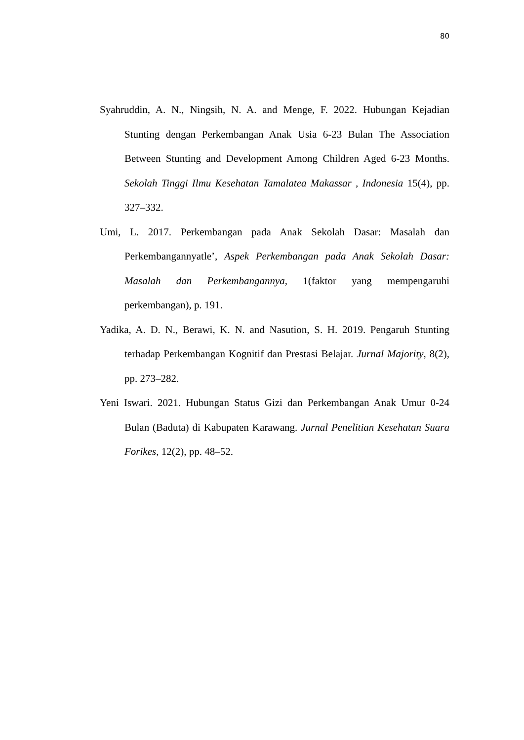80
Syahruddin, A. N., Ningsih, N. A. and Menge, F. 2022. Hubungan Kejadian Stunting dengan Perkembangan Anak Usia 6-23 Bulan The Association Between Stunting and Development Among Children Aged 6-23 Months. Sekolah Tinggi Ilmu Kesehatan Tamalatea Makassar , Indonesia 15(4), pp. 327–332.
Umi, L. 2017. Perkembangan pada Anak Sekolah Dasar: Masalah dan Perkembangannyatle’, Aspek Perkembangan pada Anak Sekolah Dasar: Masalah dan Perkembangannya, 1(faktor yang mempengaruhi perkembangan), p. 191.
Yadika, A. D. N., Berawi, K. N. and Nasution, S. H. 2019. Pengaruh Stunting terhadap Perkembangan Kognitif dan Prestasi Belajar. Jurnal Majority, 8(2), pp. 273–282.
Yeni Iswari. 2021. Hubungan Status Gizi dan Perkembangan Anak Umur 0-24 Bulan (Baduta) di Kabupaten Karawang. Jurnal Penelitian Kesehatan Suara Forikes, 12(2), pp. 48–52.